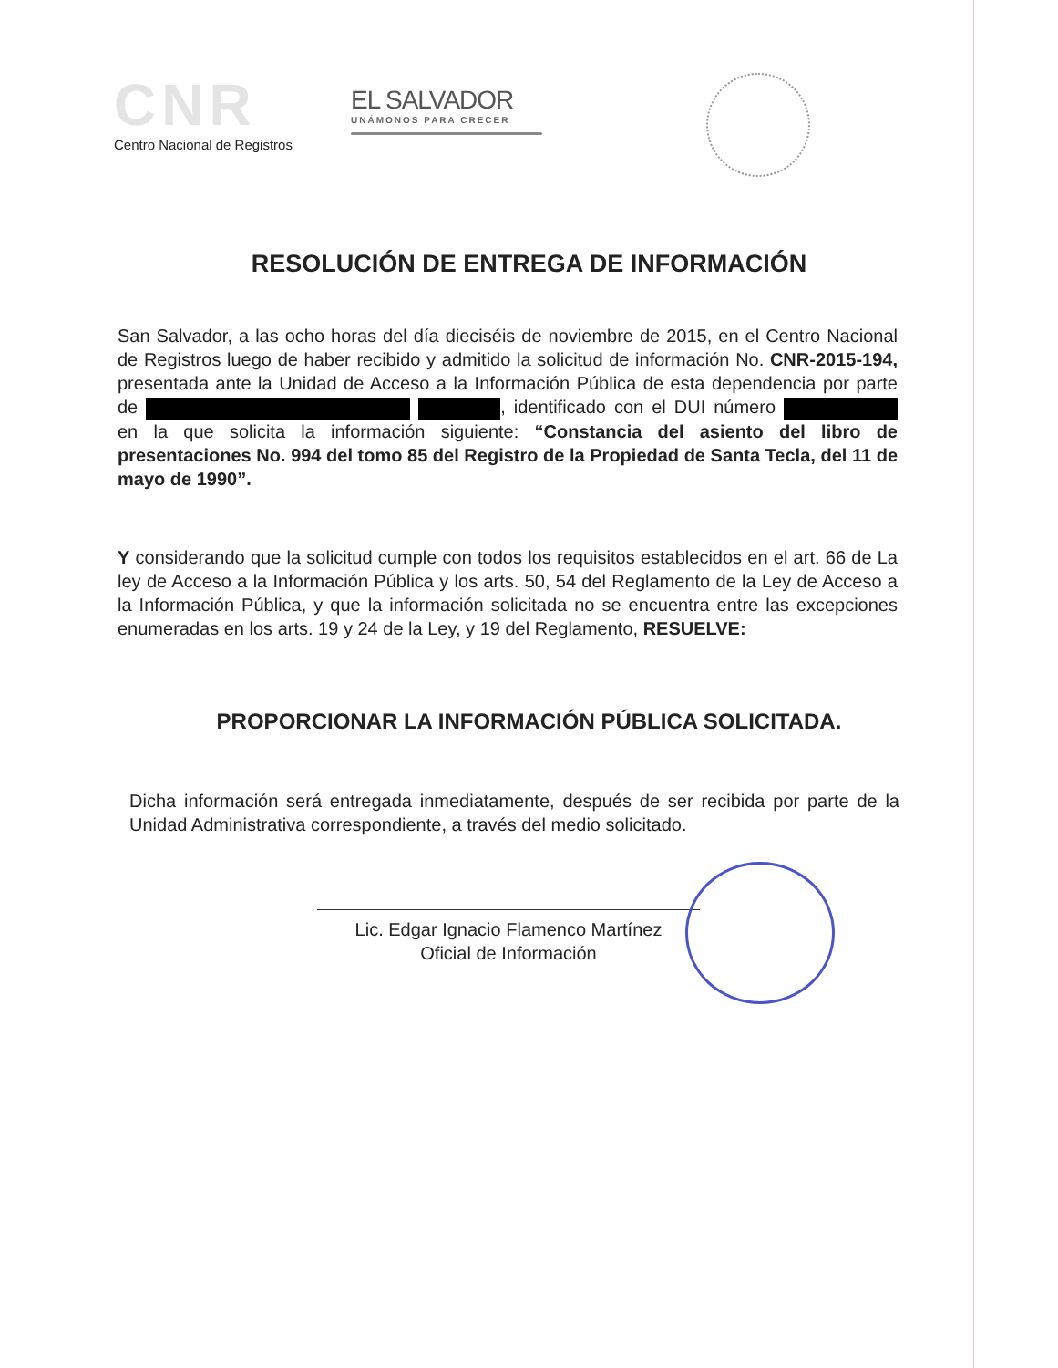CNR
Centro Nacional de Registros
EL SALVADOR
UNÁMONOS PARA CRECER
RESOLUCIÓN DE ENTREGA DE INFORMACIÓN
San Salvador, a las ocho horas del día dieciséis de noviembre de 2015, en el Centro Nacional de Registros luego de haber recibido y admitido la solicitud de información No. CNR-2015-194, presentada ante la Unidad de Acceso a la Información Pública de esta dependencia por parte de , identificado con el DUI número en la que solicita la información siguiente: “Constancia del asiento del libro de presentaciones No. 994 del tomo 85 del Registro de la Propiedad de Santa Tecla, del 11 de mayo de 1990”.
Y considerando que la solicitud cumple con todos los requisitos establecidos en el art. 66 de La ley de Acceso a la Información Pública y los arts. 50, 54 del Reglamento de la Ley de Acceso a la Información Pública, y que la información solicitada no se encuentra entre las excepciones enumeradas en los arts. 19 y 24 de la Ley, y 19 del Reglamento, RESUELVE:
PROPORCIONAR LA INFORMACIÓN PÚBLICA SOLICITADA.
Dicha información será entregada inmediatamente, después de ser recibida por parte de la Unidad Administrativa correspondiente, a través del medio solicitado.
Lic. Edgar Ignacio Flamenco Martínez
Oficial de Información